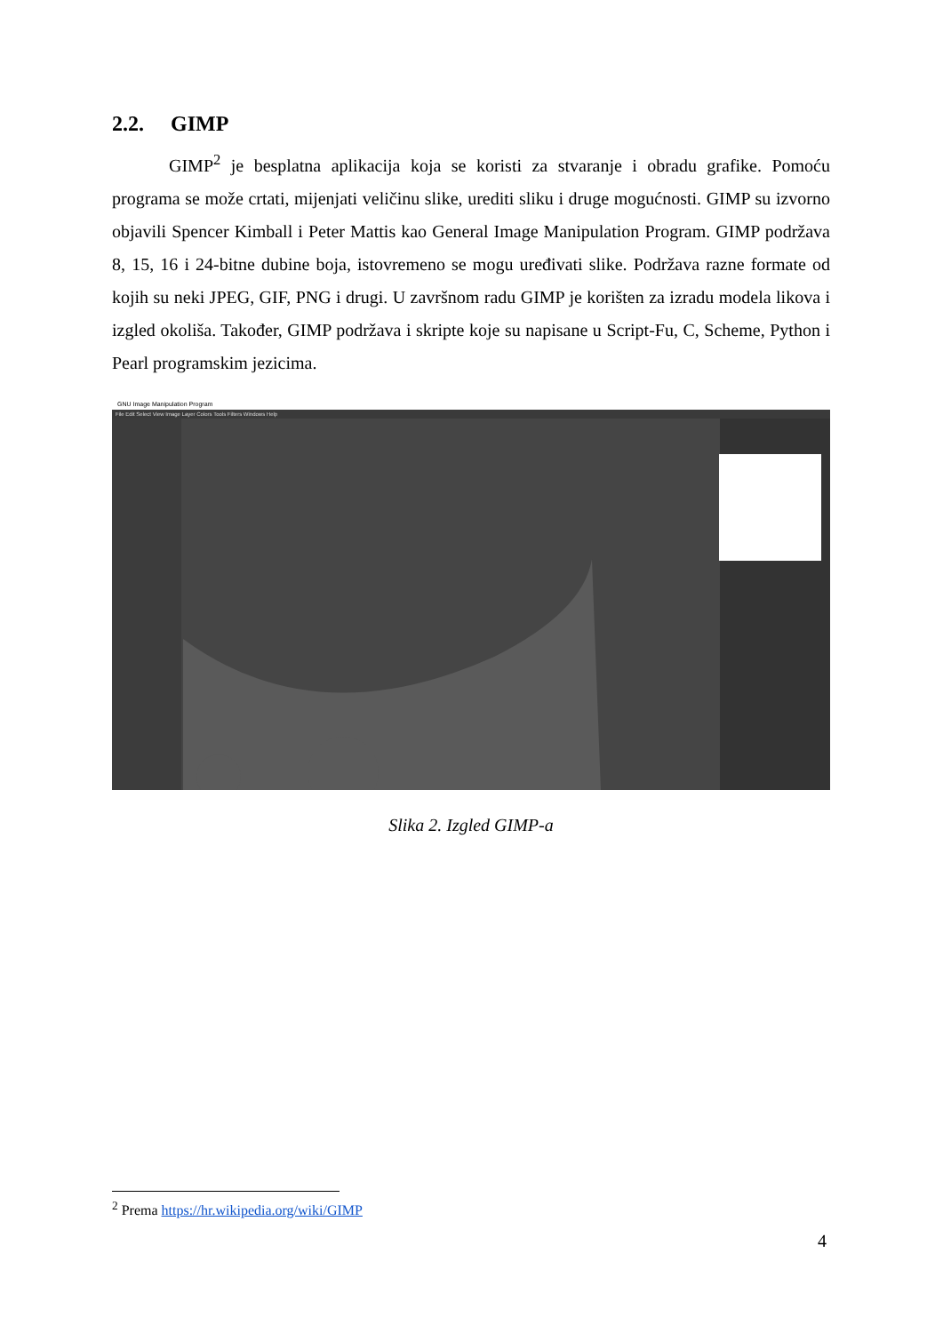2.2. GIMP
GIMP<sup>2</sup> je besplatna aplikacija koja se koristi za stvaranje i obradu grafike. Pomoću programa se može crtati, mijenjati veličinu slike, urediti sliku i druge mogućnosti. GIMP su izvorno objavili Spencer Kimball i Peter Mattis kao General Image Manipulation Program. GIMP podržava 8, 15, 16 i 24-bitne dubine boja, istovremeno se mogu uređivati slike. Podržava razne formate od kojih su neki JPEG, GIF, PNG i drugi. U završnom radu GIMP je korišten za izradu modela likova i izgled okoliša. Također, GIMP podržava i skripte koje su napisane u Script-Fu, C, Scheme, Python i Pearl programskim jezicima.
GNU Image Manipulation Program
File Edit Select View Image Layer Colors Tools Filters Windows Help
Slika 2. Izgled GIMP-a
<sup>2</sup> Prema https://hr.wikipedia.org/wiki/GIMP
4